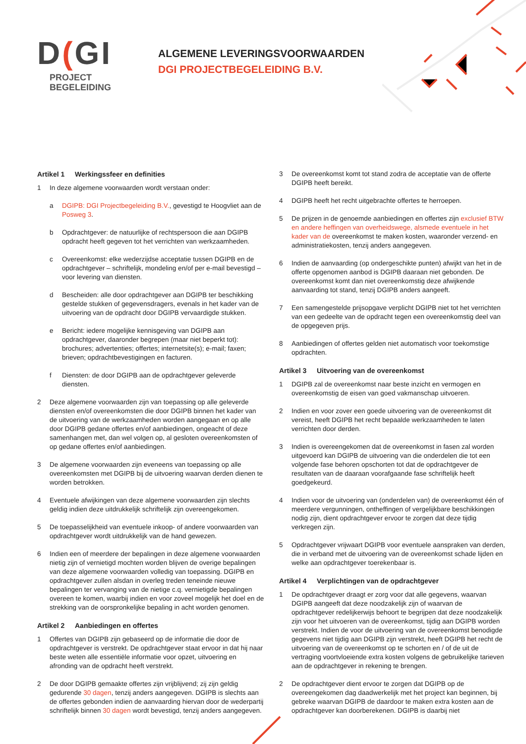D(GI
PROJECT
BEGELEIDING
ALGEMENE LEVERINGSVOORWAARDEN
DGI PROJECTBEGELEIDING B.V.
Artikel 1 Werkingssfeer en definities
1 In deze algemene voorwaarden wordt verstaan onder:
a DGIPB: DGI Projectbegeleiding B.V., gevestigd te Hoogvliet aan de Posweg 3.
b Opdrachtgever: de natuurlijke of rechtspersoon die aan DGIPB opdracht heeft gegeven tot het verrichten van werkzaamheden.
c Overeenkomst: elke wederzijdse acceptatie tussen DGIPB en de opdrachtgever – schriftelijk, mondeling en/of per e-mail bevestigd – voor levering van diensten.
d Bescheiden: alle door opdrachtgever aan DGIPB ter beschikking gestelde stukken of gegevensdragers, evenals in het kader van de uitvoering van de opdracht door DGIPB vervaardigde stukken.
e Bericht: iedere mogelijke kennisgeving van DGIPB aan opdrachtgever, daaronder begrepen (maar niet beperkt tot): brochures; advertenties; offertes; internetsite(s); e-mail; faxen; brieven; opdrachtbevestigingen en facturen.
f Diensten: de door DGIPB aan de opdrachtgever geleverde diensten.
2 Deze algemene voorwaarden zijn van toepassing op alle geleverde diensten en/of overeenkomsten die door DGIPB binnen het kader van de uitvoering van de werkzaamheden worden aangegaan en op alle door DGIPB gedane offertes en/of aanbiedingen, ongeacht of deze samenhangen met, dan wel volgen op, al gesloten overeenkomsten of op gedane offertes en/of aanbiedingen.
3 De algemene voorwaarden zijn eveneens van toepassing op alle overeenkomsten met DGIPB bij de uitvoering waarvan derden dienen te worden betrokken.
4 Eventuele afwijkingen van deze algemene voorwaarden zijn slechts geldig indien deze uitdrukkelijk schriftelijk zijn overeengekomen.
5 De toepasselijkheid van eventuele inkoop- of andere voorwaarden van opdrachtgever wordt uitdrukkelijk van de hand gewezen.
6 Indien een of meerdere der bepalingen in deze algemene voorwaarden nietig zijn of vernietigd mochten worden blijven de overige bepalingen van deze algemene voorwaarden volledig van toepassing. DGIPB en opdrachtgever zullen alsdan in overleg treden teneinde nieuwe bepalingen ter vervanging van de nietige c.q. vernietigde bepalingen overeen te komen, waarbij indien en voor zoveel mogelijk het doel en de strekking van de oorspronkelijke bepaling in acht worden genomen.
Artikel 2 Aanbiedingen en offertes
1 Offertes van DGIPB zijn gebaseerd op de informatie die door de opdrachtgever is verstrekt. De opdrachtgever staat ervoor in dat hij naar beste weten alle essentiële informatie voor opzet, uitvoering en afronding van de opdracht heeft verstrekt.
2 De door DGIPB gemaakte offertes zijn vrijblijvend; zij zijn geldig gedurende 30 dagen, tenzij anders aangegeven. DGIPB is slechts aan de offertes gebonden indien de aanvaarding hiervan door de wederpartij schriftelijk binnen 30 dagen wordt bevestigd, tenzij anders aangegeven.
3 De overeenkomst komt tot stand zodra de acceptatie van de offerte DGIPB heeft bereikt.
4 DGIPB heeft het recht uitgebrachte offertes te herroepen.
5 De prijzen in de genoemde aanbiedingen en offertes zijn exclusief BTW en andere heffingen van overheidswege, alsmede eventuele in het kader van de overeenkomst te maken kosten, waaronder verzend- en administratiekosten, tenzij anders aangegeven.
6 Indien de aanvaarding (op ondergeschikte punten) afwijkt van het in de offerte opgenomen aanbod is DGIPB daaraan niet gebonden. De overeenkomst komt dan niet overeenkomstig deze afwijkende aanvaarding tot stand, tenzij DGIPB anders aangeeft.
7 Een samengestelde prijsopgave verplicht DGIPB niet tot het verrichten van een gedeelte van de opdracht tegen een overeenkomstig deel van de opgegeven prijs.
8 Aanbiedingen of offertes gelden niet automatisch voor toekomstige opdrachten.
Artikel 3 Uitvoering van de overeenkomst
1 DGIPB zal de overeenkomst naar beste inzicht en vermogen en overeenkomstig de eisen van goed vakmanschap uitvoeren.
2 Indien en voor zover een goede uitvoering van de overeenkomst dit vereist, heeft DGIPB het recht bepaalde werkzaamheden te laten verrichten door derden.
3 Indien is overeengekomen dat de overeenkomst in fasen zal worden uitgevoerd kan DGIPB de uitvoering van die onderdelen die tot een volgende fase behoren opschorten tot dat de opdrachtgever de resultaten van de daaraan voorafgaande fase schriftelijk heeft goedgekeurd.
4 Indien voor de uitvoering van (onderdelen van) de overeenkomst één of meerdere vergunningen, ontheffingen of vergelijkbare beschikkingen nodig zijn, dient opdrachtgever ervoor te zorgen dat deze tijdig verkregen zijn.
5 Opdrachtgever vrijwaart DGIPB voor eventuele aanspraken van derden, die in verband met de uitvoering van de overeenkomst schade lijden en welke aan opdrachtgever toerekenbaar is.
Artikel 4 Verplichtingen van de opdrachtgever
1 De opdrachtgever draagt er zorg voor dat alle gegevens, waarvan DGIPB aangeeft dat deze noodzakelijk zijn of waarvan de opdrachtgever redelijkerwijs behoort te begrijpen dat deze noodzakelijk zijn voor het uitvoeren van de overeenkomst, tijdig aan DGIPB worden verstrekt. Indien de voor de uitvoering van de overeenkomst benodigde gegevens niet tijdig aan DGIPB zijn verstrekt, heeft DGIPB het recht de uitvoering van de overeenkomst op te schorten en / of de uit de vertraging voortvloeiende extra kosten volgens de gebruikelijke tarieven aan de opdrachtgever in rekening te brengen.
2 De opdrachtgever dient ervoor te zorgen dat DGIPB op de overeengekomen dag daadwerkelijk met het project kan beginnen, bij gebreke waarvan DGIPB de daardoor te maken extra kosten aan de opdrachtgever kan doorberekenen. DGIPB is daarbij niet